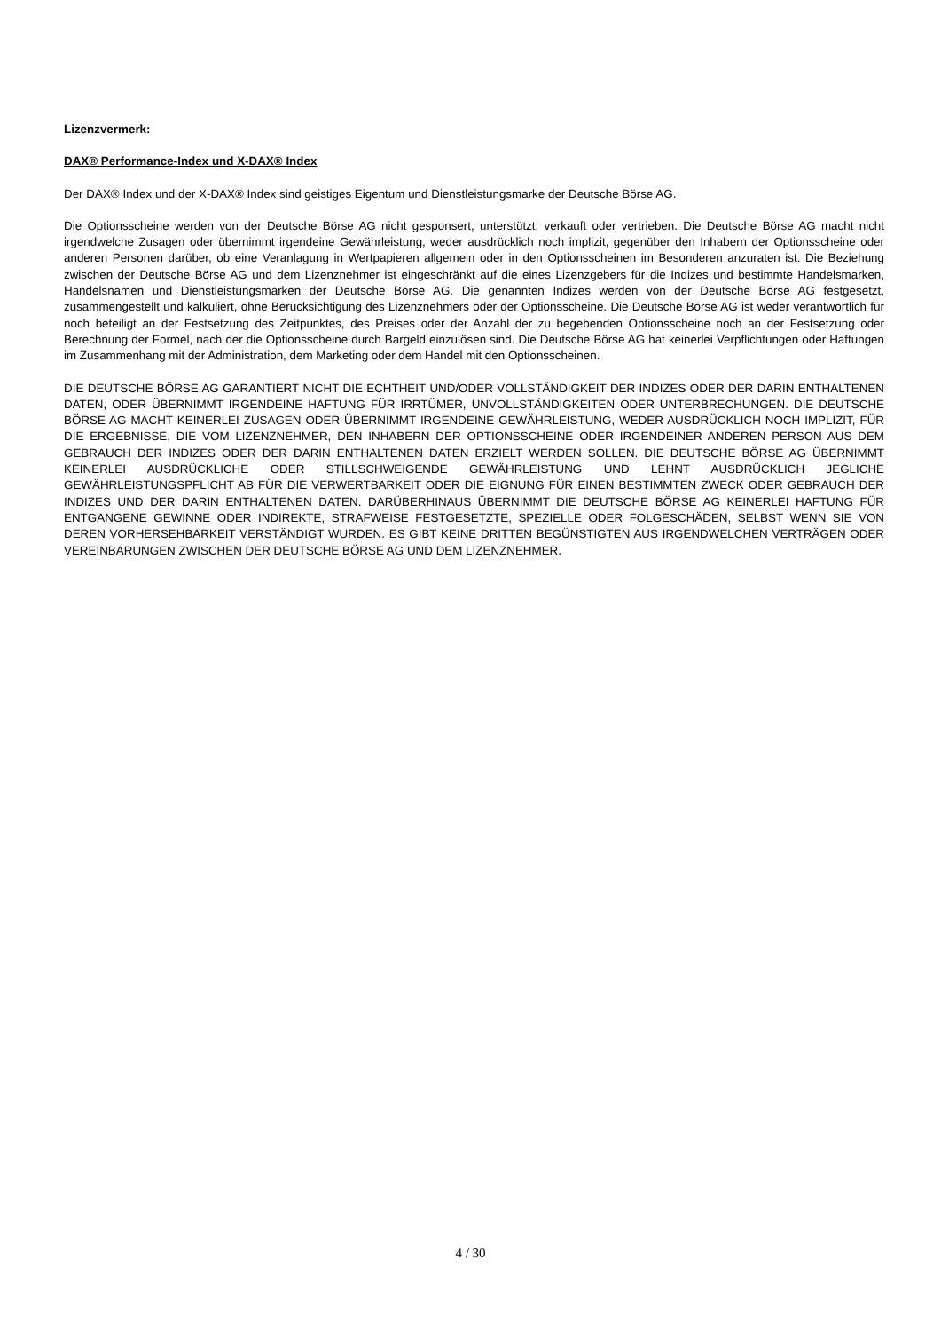Lizenzvermerk:
DAX® Performance-Index und X-DAX® Index
Der DAX® Index und der X-DAX® Index sind geistiges Eigentum und Dienstleistungsmarke der Deutsche Börse AG.
Die Optionsscheine werden von der Deutsche Börse AG nicht gesponsert, unterstützt, verkauft oder vertrieben. Die Deutsche Börse AG macht nicht irgendwelche Zusagen oder übernimmt irgendeine Gewährleistung, weder ausdrücklich noch implizit, gegenüber den Inhabern der Optionsscheine oder anderen Personen darüber, ob eine Veranlagung in Wertpapieren allgemein oder in den Optionsscheinen im Besonderen anzuraten ist. Die Beziehung zwischen der Deutsche Börse AG und dem Lizenznehmer ist eingeschränkt auf die eines Lizenzgebers für die Indizes und bestimmte Handelsmarken, Handelsnamen und Dienstleistungsmarken der Deutsche Börse AG. Die genannten Indizes werden von der Deutsche Börse AG festgesetzt, zusammengestellt und kalkuliert, ohne Berücksichtigung des Lizenznehmers oder der Optionsscheine. Die Deutsche Börse AG ist weder verantwortlich für noch beteiligt an der Festsetzung des Zeitpunktes, des Preises oder der Anzahl der zu begebenden Optionsscheine noch an der Festsetzung oder Berechnung der Formel, nach der die Optionsscheine durch Bargeld einzulösen sind. Die Deutsche Börse AG hat keinerlei Verpflichtungen oder Haftungen im Zusammenhang mit der Administration, dem Marketing oder dem Handel mit den Optionsscheinen.
DIE DEUTSCHE BÖRSE AG GARANTIERT NICHT DIE ECHTHEIT UND/ODER VOLLSTÄNDIGKEIT DER INDIZES ODER DER DARIN ENTHALTENEN DATEN, ODER ÜBERNIMMT IRGENDEINE HAFTUNG FÜR IRRTÜMER, UNVOLLSTÄNDIGKEITEN ODER UNTERBRECHUNGEN. DIE DEUTSCHE BÖRSE AG MACHT KEINERLEI ZUSAGEN ODER ÜBERNIMMT IRGENDEINE GEWÄHRLEISTUNG, WEDER AUSDRÜCKLICH NOCH IMPLIZIT, FÜR DIE ERGEBNISSE, DIE VOM LIZENZNEHMER, DEN INHABERN DER OPTIONSSCHEINE ODER IRGENDEINER ANDEREN PERSON AUS DEM GEBRAUCH DER INDIZES ODER DER DARIN ENTHALTENEN DATEN ERZIELT WERDEN SOLLEN. DIE DEUTSCHE BÖRSE AG ÜBERNIMMT KEINERLEI AUSDRÜCKLICHE ODER STILLSCHWEIGENDE GEWÄHRLEISTUNG UND LEHNT AUSDRÜCKLICH JEGLICHE GEWÄHRLEISTUNGSPFLICHT AB FÜR DIE VERWERTBARKEIT ODER DIE EIGNUNG FÜR EINEN BESTIMMTEN ZWECK ODER GEBRAUCH DER INDIZES UND DER DARIN ENTHALTENEN DATEN. DARÜBERHINAUS ÜBERNIMMT DIE DEUTSCHE BÖRSE AG KEINERLEI HAFTUNG FÜR ENTGANGENE GEWINNE ODER INDIREKTE, STRAFWEISE FESTGESETZTE, SPEZIELLE ODER FOLGESCHÄDEN, SELBST WENN SIE VON DEREN VORHERSEHBARKEIT VERSTÄNDIGT WURDEN. ES GIBT KEINE DRITTEN BEGÜNSTIGTEN AUS IRGENDWELCHEN VERTRÄGEN ODER VEREINBARUNGEN ZWISCHEN DER DEUTSCHE BÖRSE AG UND DEM LIZENZNEHMER.
4 / 30